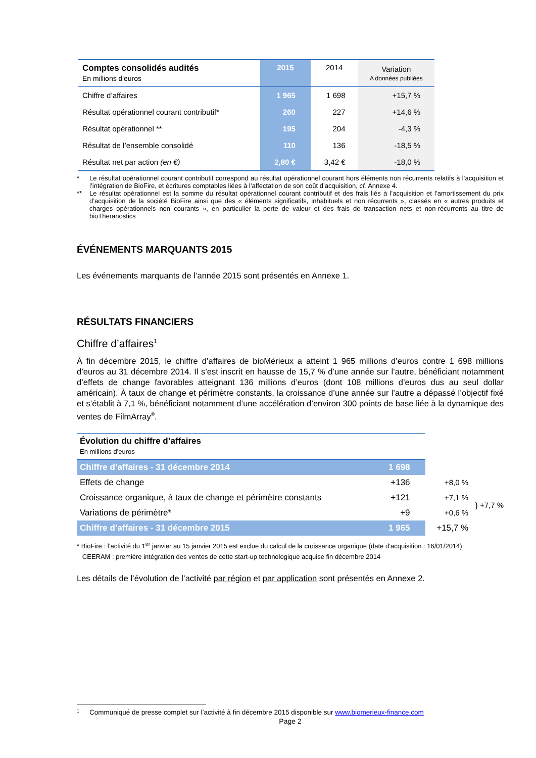| Comptes consolidés audités En millions d'euros | 2015 | 2014 | Variation A données publiées |
| --- | --- | --- | --- |
| Chiffre d’affaires | 1 965 | 1 698 | +15,7 % |
| Résultat opérationnel courant contributif* | 260 | 227 | +14,6 % |
| Résultat opérationnel ** | 195 | 204 | -4,3 % |
| Résultat de l’ensemble consolidé | 110 | 136 | -18,5 % |
| Résultat net par action (en €) | 2,80 € | 3,42 € | -18,0 % |
* Le résultat opérationnel courant contributif correspond au résultat opérationnel courant hors éléments non récurrents relatifs à l’acquisition et l’intégration de BioFire, et écritures comptables liées à l’affectation de son coût d’acquisition, cf. Annexe 4.
** Le résultat opérationnel est la somme du résultat opérationnel courant contributif et des frais liés à l’acquisition et l’amortissement du prix d’acquisition de la société BioFire ainsi que des « éléments significatifs, inhabituels et non récurrents », classés en « autres produits et charges opérationnels non courants », en particulier la perte de valeur et des frais de transaction nets et non-récurrents au titre de bioTheranostics
ÉVÉNEMENTS MARQUANTS 2015
Les événements marquants de l’année 2015 sont présentés en Annexe 1.
RÉSULTATS FINANCIERS
Chiffre d’affaires<sup>1</sup>
À fin décembre 2015, le chiffre d’affaires de bioMérieux a atteint 1 965 millions d’euros contre 1 698 millions d’euros au 31 décembre 2014. Il s’est inscrit en hausse de 15,7 % d’une année sur l’autre, bénéficiant notamment d’effets de change favorables atteignant 136 millions d’euros (dont 108 millions d’euros dus au seul dollar américain). À taux de change et périmètre constants, la croissance d’une année sur l’autre a dépassé l’objectif fixé et s’établit à 7,1 %, bénéficiant notamment d’une accélération d’environ 300 points de base liée à la dynamique des ventes de FilmArray<sup>®</sup>.
| Évolution du chiffre d’affaires En millions d'euros | | | |
| Chiffre d’affaires - 31 décembre 2014 | 1 698 | | |
| Effets de change | +136 | +8,0 % | |
| Croissance organique, à taux de change et périmètre constants | +121 | +7,1 % | } +7,7 % |
| Variations de périmètre* | +9 | +0,6 % | |
| Chiffre d’affaires - 31 décembre 2015 | 1 965 | +15,7 % | |
* BioFire : l’activité du 1<sup>er</sup> janvier au 15 janvier 2015 est exclue du calcul de la croissance organique (date d’acquisition : 16/01/2014)
CEERAM : première intégration des ventes de cette start-up technologique acquise fin décembre 2014
Les détails de l’évolution de l’activité par région et par application sont présentés en Annexe 2.
<sup>1</sup> Communiqué de presse complet sur l’activité à fin décembre 2015 disponible sur www.biomerieux-finance.com
Page 2